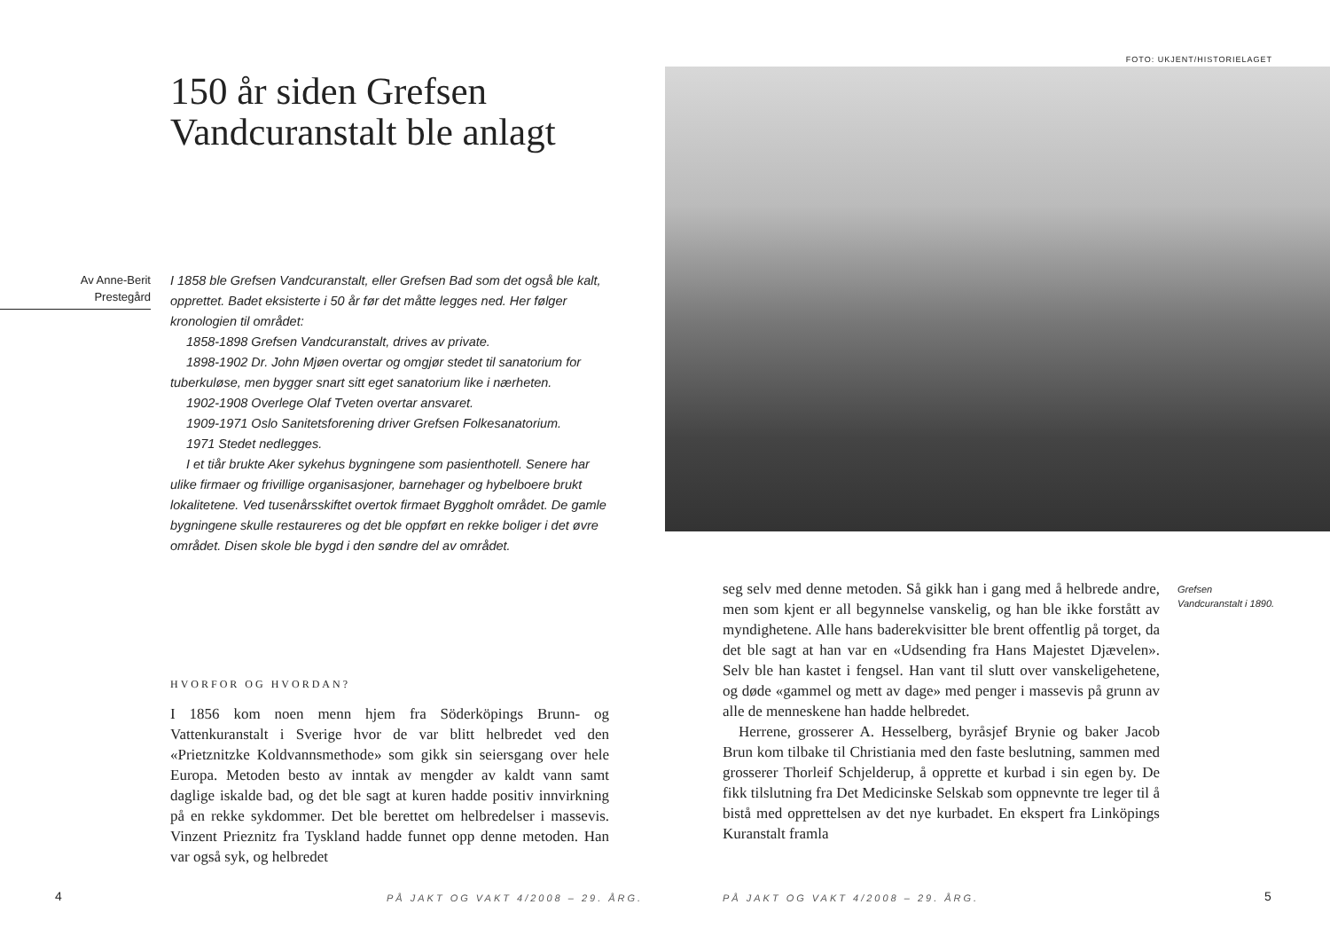150 år siden Grefsen Vandcuranstalt ble anlagt
Av Anne-Berit
Prestegård
I 1858 ble Grefsen Vandcuranstalt, eller Grefsen Bad som det også ble kalt, opprettet. Badet eksisterte i 50 år før det måtte legges ned. Her følger kronologien til området:
1858-1898 Grefsen Vandcuranstalt, drives av private.
1898-1902 Dr. John Mjøen overtar og omgjør stedet til sanatorium for tuberkuløse, men bygger snart sitt eget sanatorium like i nærheten.
1902-1908 Overlege Olaf Tveten overtar ansvaret.
1909-1971 Oslo Sanitetsforening driver Grefsen Folkesanatorium.
1971 Stedet nedlegges.
I et tiår brukte Aker sykehus bygningene som pasienthotell. Senere har ulike firmaer og frivillige organisasjoner, barnehager og hybelboere brukt lokalitetene. Ved tusenårsskiftet overtok firmaet Byggholt området. De gamle bygningene skulle restaureres og det ble oppført en rekke boliger i det øvre området. Disen skole ble bygd i den søndre del av området.
HVORFOR OG HVORDAN?
I 1856 kom noen menn hjem fra Söderköpings Brunn- og Vattenkuranstalt i Sverige hvor de var blitt helbredet ved den «Prietznitzke Koldvannsmethode» som gikk sin seiersgang over hele Europa. Metoden besto av inntak av mengder av kaldt vann samt daglige iskalde bad, og det ble sagt at kuren hadde positiv innvirkning på en rekke sykdommer. Det ble berettet om helbredelser i massevis. Vinzent Prieznitz fra Tyskland hadde funnet opp denne metoden. Han var også syk, og helbredet
4
PÅ JAKT OG VAKT 4/2008 – 29. ÅRG.
FOTO: UKJENT/HISTORIELAGET
seg selv med denne metoden. Så gikk han i gang med å helbrede andre, men som kjent er all begynnelse vanskelig, og han ble ikke forstått av myndighetene. Alle hans baderekvisitter ble brent offentlig på torget, da det ble sagt at han var en «Udsending fra Hans Majestet Djævelen». Selv ble han kastet i fengsel. Han vant til slutt over vanskeligehetene, og døde «gammel og mett av dage» med penger i massevis på grunn av alle de menneskene han hadde helbredet.
Herrene, grosserer A. Hesselberg, byråsjef Brynie og baker Jacob Brun kom tilbake til Christiania med den faste beslutning, sammen med grosserer Thorleif Schjelderup, å opprette et kurbad i sin egen by. De fikk tilslutning fra Det Medicinske Selskab som oppnevnte tre leger til å bistå med opprettelsen av det nye kurbadet. En ekspert fra Linköpings Kuranstalt framla
Grefsen Vandcuranstalt i 1890.
PÅ JAKT OG VAKT 4/2008 – 29. ÅRG.
5